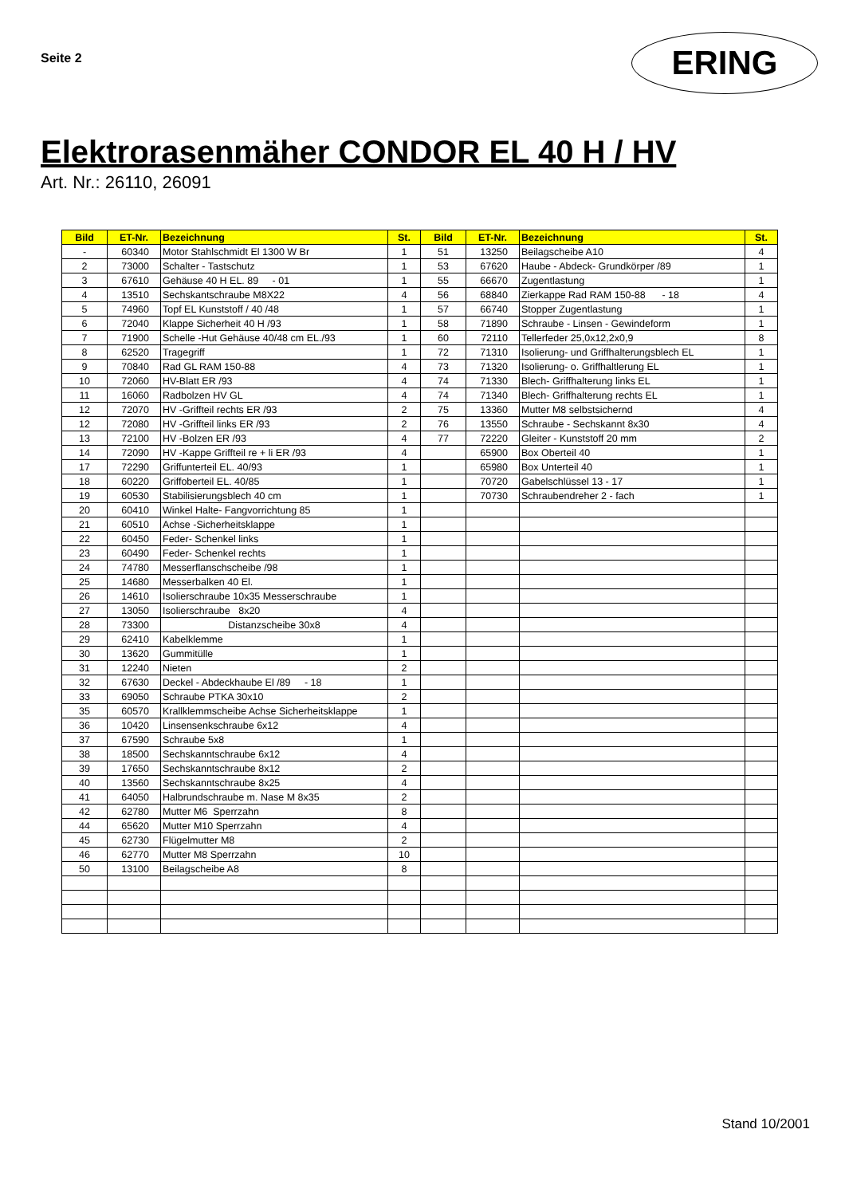Seite 2
ERING
Elektrorasenmäher CONDOR EL 40 H / HV
Art. Nr.: 26110, 26091
| Bild | ET-Nr. | Bezeichnung | St. | Bild | ET-Nr. | Bezeichnung | St. |
| --- | --- | --- | --- | --- | --- | --- | --- |
| - | 60340 | Motor Stahlschmidt El 1300 W Br | 1 | 51 | 13250 | Beilagscheibe A10 | 4 |
| 2 | 73000 | Schalter - Tastschutz | 1 | 53 | 67620 | Haube - Abdeck- Grundkörper /89 | 1 |
| 3 | 67610 | Gehäuse 40 H EL. 89 - 01 | 1 | 55 | 66670 | Zugentlastung | 1 |
| 4 | 13510 | Sechskantschraube M8X22 | 4 | 56 | 68840 | Zierkappe Rad RAM 150-88 - 18 | 4 |
| 5 | 74960 | Topf EL Kunststoff / 40 /48 | 1 | 57 | 66740 | Stopper Zugentlastung | 1 |
| 6 | 72040 | Klappe Sicherheit 40 H /93 | 1 | 58 | 71890 | Schraube - Linsen - Gewindeform | 1 |
| 7 | 71900 | Schelle -Hut Gehäuse 40/48 cm EL./93 | 1 | 60 | 72110 | Tellerfeder 25,0x12,2x0,9 | 8 |
| 8 | 62520 | Tragegriff | 1 | 72 | 71310 | Isolierung- und Griffhalterungsblech EL | 1 |
| 9 | 70840 | Rad GL RAM 150-88 | 4 | 73 | 71320 | Isolierung- o. Griffhaltlerung EL | 1 |
| 10 | 72060 | HV-Blatt ER /93 | 4 | 74 | 71330 | Blech- Griffhalterung links EL | 1 |
| 11 | 16060 | Radbolzen HV GL | 4 | 74 | 71340 | Blech- Griffhalterung rechts EL | 1 |
| 12 | 72070 | HV -Griffteil rechts ER /93 | 2 | 75 | 13360 | Mutter M8 selbstsichernd | 4 |
| 12 | 72080 | HV -Griffteil links ER /93 | 2 | 76 | 13550 | Schraube - Sechskannt 8x30 | 4 |
| 13 | 72100 | HV -Bolzen ER /93 | 4 | 77 | 72220 | Gleiter - Kunststoff 20 mm | 2 |
| 14 | 72090 | HV -Kappe Griffteil re + li ER /93 | 4 | | 65900 | Box Oberteil 40 | 1 |
| 17 | 72290 | Griffunterteil EL. 40/93 | 1 | | 65980 | Box Unterteil 40 | 1 |
| 18 | 60220 | Griffoberteil EL. 40/85 | 1 | | 70720 | Gabelschlüssel 13 - 17 | 1 |
| 19 | 60530 | Stabilisierungsblech 40 cm | 1 | | 70730 | Schraubendreher 2 - fach | 1 |
| 20 | 60410 | Winkel Halte- Fangvorrichtung 85 | 1 | | | | |
| 21 | 60510 | Achse -Sicherheitsklappe | 1 | | | | |
| 22 | 60450 | Feder- Schenkel links | 1 | | | | |
| 23 | 60490 | Feder- Schenkel rechts | 1 | | | | |
| 24 | 74780 | Messerflanschscheibe /98 | 1 | | | | |
| 25 | 14680 | Messerbalken 40 El. | 1 | | | | |
| 26 | 14610 | Isolierschraube 10x35 Messerschraube | 1 | | | | |
| 27 | 13050 | Isolierschraube 8x20 | 4 | | | | |
| 28 | 73300 | Distanzscheibe 30x8 | 4 | | | | |
| 29 | 62410 | Kabelklemme | 1 | | | | |
| 30 | 13620 | Gummitülle | 1 | | | | |
| 31 | 12240 | Nieten | 2 | | | | |
| 32 | 67630 | Deckel - Abdeckhaube El /89 - 18 | 1 | | | | |
| 33 | 69050 | Schraube PTKA 30x10 | 2 | | | | |
| 35 | 60570 | Krallklemmscheibe Achse Sicherheitsklappe | 1 | | | | |
| 36 | 10420 | Linsensenkschraube 6x12 | 4 | | | | |
| 37 | 67590 | Schraube 5x8 | 1 | | | | |
| 38 | 18500 | Sechskanntschraube 6x12 | 4 | | | | |
| 39 | 17650 | Sechskanntschraube 8x12 | 2 | | | | |
| 40 | 13560 | Sechskanntschraube 8x25 | 4 | | | | |
| 41 | 64050 | Halbrundschraube m. Nase M 8x35 | 2 | | | | |
| 42 | 62780 | Mutter M6 Sperrzahn | 8 | | | | |
| 44 | 65620 | Mutter M10 Sperrzahn | 4 | | | | |
| 45 | 62730 | Flügelmutter M8 | 2 | | | | |
| 46 | 62770 | Mutter M8 Sperrzahn | 10 | | | | |
| 50 | 13100 | Beilagscheibe A8 | 8 | | | | |
Stand 10/2001